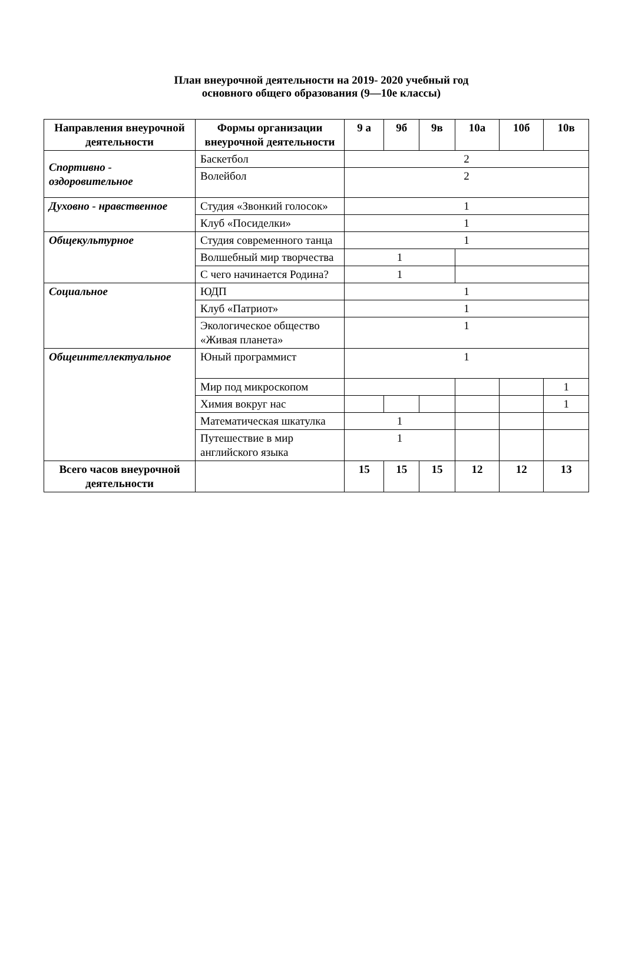План внеурочной деятельности на 2019- 2020 учебный год
основного общего образования (9—10е классы)
| Направления внеурочной деятельности | Формы организации внеурочной деятельности | 9 а | 9б | 9в | 10а | 10б | 10в |
| --- | --- | --- | --- | --- | --- | --- | --- |
| Спортивно - оздоровительное | Баскетбол | 2 | | | | | |
| | Волейбол | 2 | | | | | |
| Духовно - нравственное | Студия «Звонкий голосок» | 1 | | | | | |
| | Клуб «Посиделки» | 1 | | | | | |
| Общекультурное | Студия современного танца | 1 | | | | | |
| | Волшебный мир творчества | 1 | | | | | |
| | С чего начинается Родина? | 1 | | | | | |
| Социальное | ЮДП | 1 | | | | | |
| | Клуб «Патриот» | 1 | | | | | |
| | Экологическое общество «Живая планета» | 1 | | | | | |
| Общеинтеллектуальное | Юный программист | 1 | | | | | |
| | Мир под микроскопом | | | | | | 1 |
| | Химия вокруг нас | | | | | | 1 |
| | Математическая шкатулка | 1 | | | | | |
| | Путешествие в мир английского языка | 1 | | | | | |
| Всего часов внеурочной деятельности | | 15 | 15 | 15 | 12 | 12 | 13 |